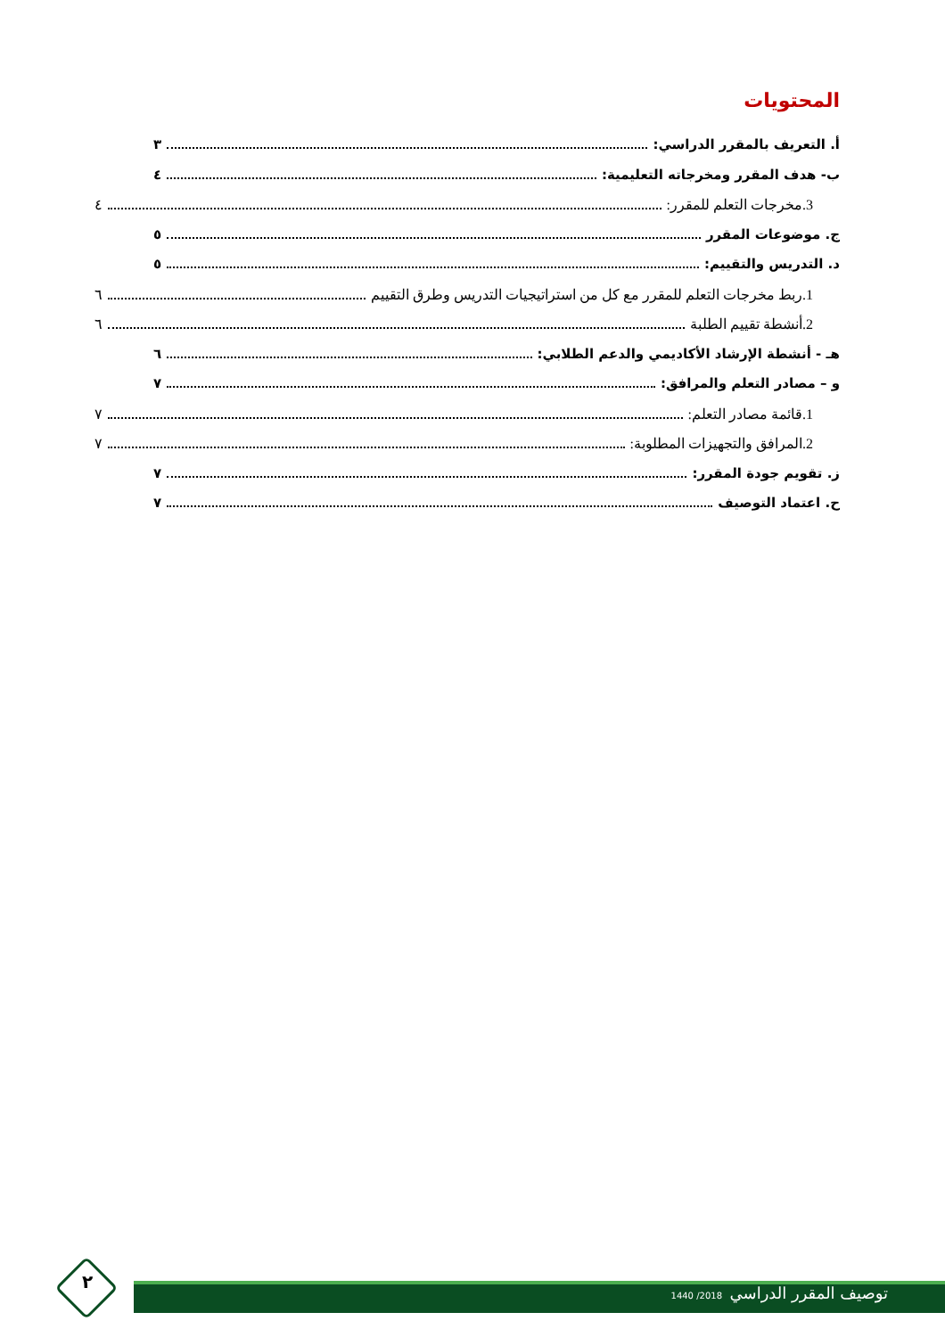المحتويات
أ. التعريف بالمقرر الدراسي: ٣
ب- هدف المقرر ومخرجاته التعليمية: ٤
3.مخرجات التعلم للمقرر: ٤
ج. موضوعات المقرر ٥
د. التدريس والتقييم: ٥
1.ربط مخرجات التعلم للمقرر مع كل من استراتيجيات التدريس وطرق التقييم ٦
2.أنشطة تقييم الطلبة ٦
هـ - أنشطة الإرشاد الأكاديمي والدعم الطلابي: ٦
و – مصادر التعلم والمرافق: ٧
1.قائمة مصادر التعلم: ٧
2.المرافق والتجهيزات المطلوبة: ٧
ز. تقويم جودة المقرر: ٧
ح. اعتماد التوصيف ٧
توصيف المقرر الدراسي 2018/ 1440
٢